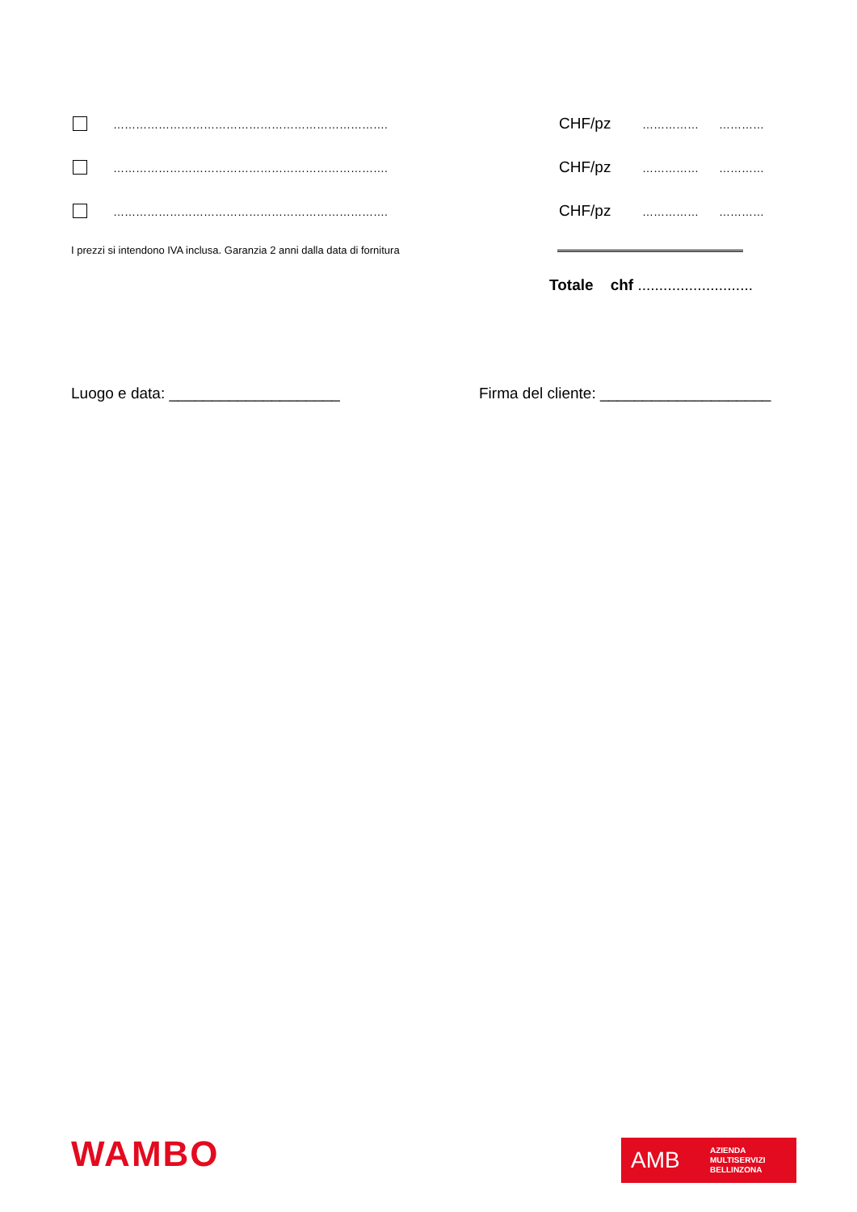………………………………………………………………. CHF/pz …………… …………
………………………………………………………………. CHF/pz …………… …………
………………………………………………………………. CHF/pz …………… …………
I prezzi si intendono IVA inclusa. Garanzia 2 anni dalla data di fornitura
Totale chf ...........................
Luogo e data: ____________________
Firma del cliente: ____________________
WAMBO
AMB AZIENDA
MULTISERVIZI
BELLINZONA